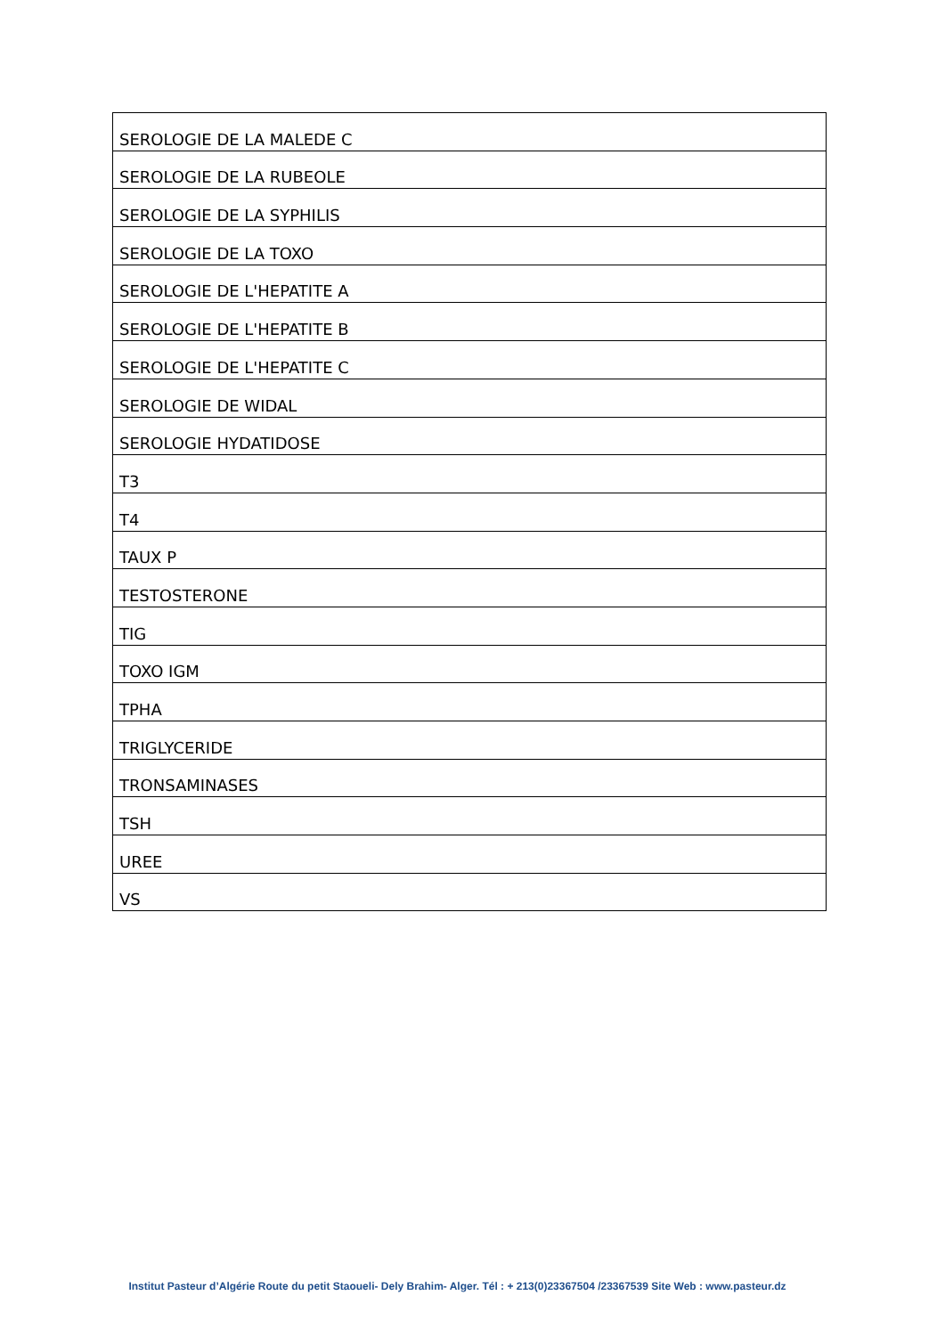| SEROLOGIE DE LA MALEDE C |
| SEROLOGIE DE LA RUBEOLE |
| SEROLOGIE DE LA SYPHILIS |
| SEROLOGIE DE LA TOXO |
| SEROLOGIE DE L'HEPATITE A |
| SEROLOGIE DE L'HEPATITE B |
| SEROLOGIE DE L'HEPATITE C |
| SEROLOGIE DE WIDAL |
| SEROLOGIE HYDATIDOSE |
| T3 |
| T4 |
| TAUX P |
| TESTOSTERONE |
| TIG |
| TOXO IGM |
| TPHA |
| TRIGLYCERIDE |
| TRONSAMINASES |
| TSH |
| UREE |
| VS |
Institut Pasteur d’Algérie Route du petit Staoueli- Dely Brahim- Alger. Tél : + 213(0)23367504 /23367539 Site Web : www.pasteur.dz